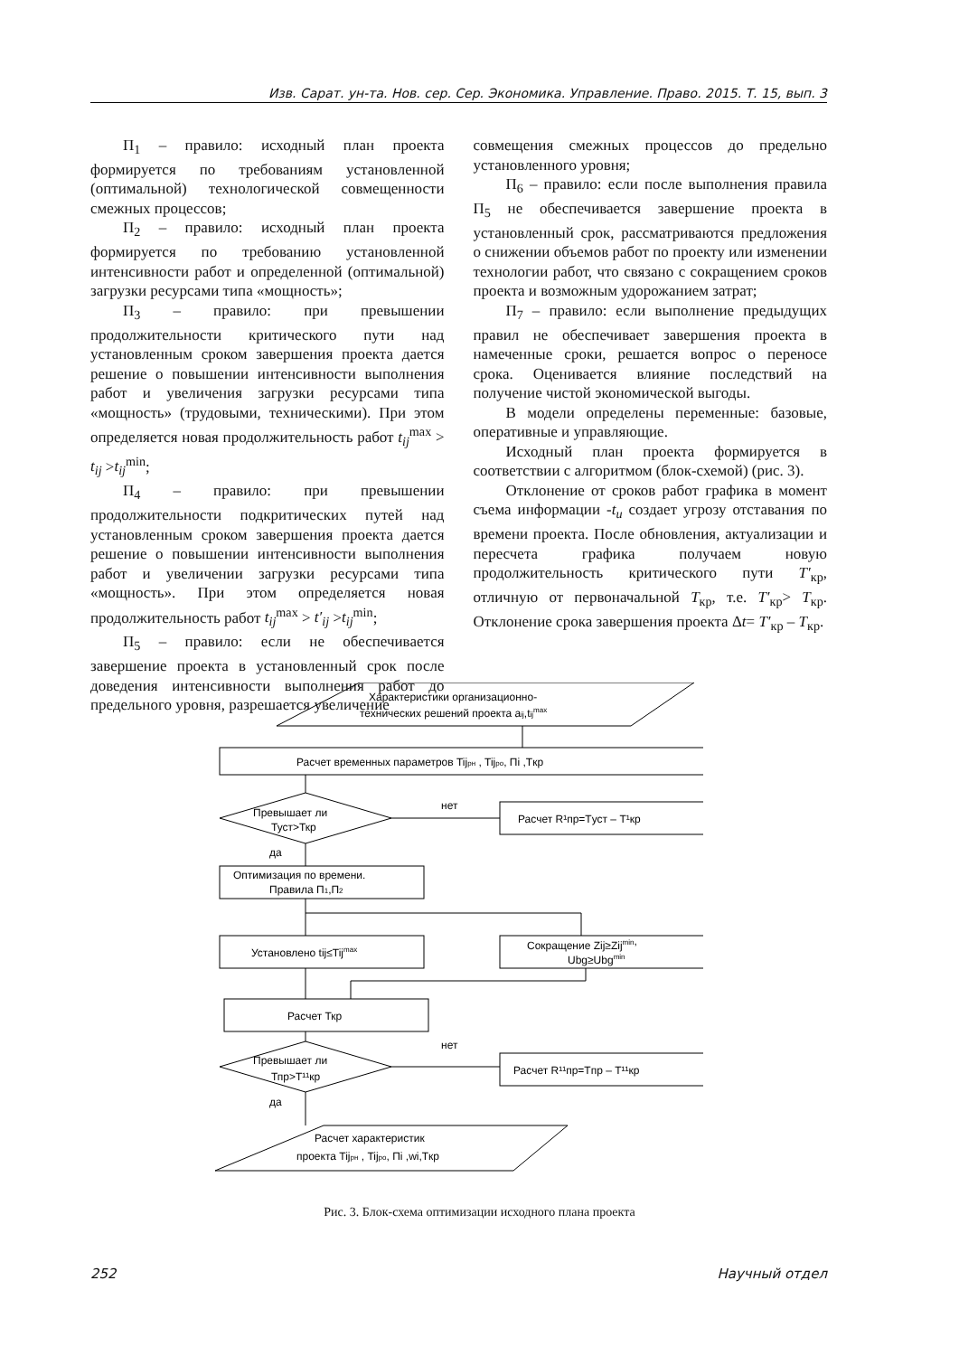Изв. Сарат. ун-та. Нов. сер. Сер. Экономика. Управление. Право. 2015. Т. 15, вып. 3
П<sub>1</sub> – правило: исходный план проекта формируется по требованиям установленной (оптимальной) технологической совмещенности смежных процессов;
П<sub>2</sub> – правило: исходный план проекта формируется по требованию установленной интенсивности работ и определенной (оптимальной) загрузки ресурсами типа «мощность»;
П<sub>3</sub> – правило: при превышении продолжительности критического пути над установленным сроком завершения проекта дается решение о повышении интенсивности выполнения работ и увеличения загрузки ресурсами типа «мощность» (трудовыми, техническими). При этом определяется новая продолжительность работ t<sub>ij</sub><sup>max</sup> > t<sub>ij</sub> >t<sub>ij</sub><sup>min</sup>;
П<sub>4</sub> – правило: при превышении продолжительности подкритических путей над установленным сроком завершения проекта дается решение о повышении интенсивности выполнения работ и увеличении загрузки ресурсами типа «мощность». При этом определяется новая продолжительность работ t<sub>ij</sub><sup>max</sup> > t′<sub>ij</sub> >t<sub>ij</sub><sup>min</sup>;
П<sub>5</sub> – правило: если не обеспечивается завершение проекта в установленный срок после доведения интенсивности выполнения работ до предельного уровня, разрешается увеличение
совмещения смежных процессов до предельно установленного уровня;
П<sub>6</sub> – правило: если после выполнения правила П<sub>5</sub> не обеспечивается завершение проекта в установленный срок, рассматриваются предложения о снижении объемов работ по проекту или изменении технологии работ, что связано с сокращением сроков проекта и возможным удорожанием затрат;
П<sub>7</sub> – правило: если выполнение предыдущих правил не обеспечивает завершения проекта в намеченные сроки, решается вопрос о переносе срока. Оценивается влияние последствий на получение чистой экономической выгоды.
В модели определены переменные: базовые, оперативные и управляющие.
Исходный план проекта формируется в соответствии с алгоритмом (блок-схемой) (рис. 3).
Отклонение от сроков работ графика в момент съема информации -t<sub>u</sub> создает угрозу отставания по времени проекта. После обновления, актуализации и пересчета графика получаем новую продолжительность критического пути T′<sub>кр</sub>, отличную от первоначальной T<sub>кр</sub>, т.е. T′<sub>кр</sub>> T<sub>кр</sub>. Отклонение срока завершения проекта Δt= T′<sub>кр</sub> – T<sub>кр</sub>.
Характеристики организационно-
технических решений проекта aij,tijmax
Расчет временных параметров Tijрн , Tijро, Пi ,Tкр
нет
Превышает ли
Туст>Ткр
Расчет R¹пр=Tуст – T¹кр
да
Оптимизация по времени.
Правила П1,П2
Установлено tij≤Tijmax
Сокращение Zij≥Zijmin,
Ubg≥Ubgmin
Расчет Ткр
нет
Превышает ли
Тпр>T¹¹кр
Расчет R¹¹пр=Tпр – T¹¹кр
да
Расчет характеристик
проекта Tijрн , Tijро, Пi ,wi,Tкр
Рис. 3. Блок-схема оптимизации исходного плана проекта
252 Научный отдел